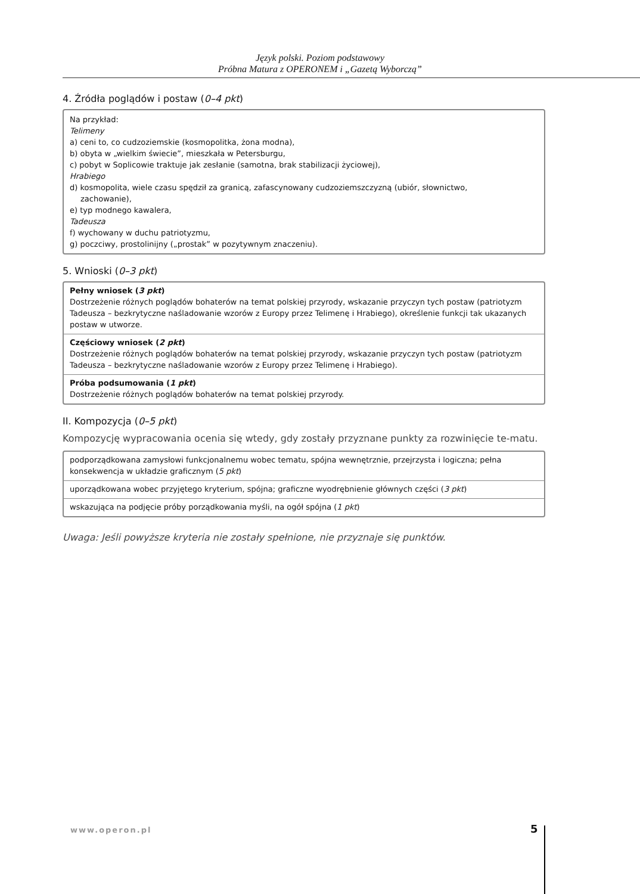Język polski. Poziom podstawowy
Próbna Matura z OPERONEM i „Gazetą Wyborczą”
4. Źródła poglądów i postaw (0–4 pkt)
Na przykład:
Telimeny
a) ceni to, co cudzoziemskie (kosmopolitka, żona modna),
b) obyta w „wielkim świecie”, mieszkała w Petersburgu,
c) pobyt w Soplicowie traktuje jak zesłanie (samotna, brak stabilizacji życiowej),
Hrabiego
d) kosmopolita, wiele czasu spędził za granicą, zafascynowany cudzoziemszczyzną (ubiór, słownictwo,
zachowanie),
e) typ modnego kawalera,
Tadeusza
f) wychowany w duchu patriotyzmu,
g) poczciwy, prostolinijny („prostak” w pozytywnym znaczeniu).
5. Wnioski (0–3 pkt)
Pełny wniosek (3 pkt)
Dostrzeżenie różnych poglądów bohaterów na temat polskiej przyrody, wskazanie przyczyn tych postaw (patriotyzm Tadeusza – bezkrytyczne naśladowanie wzorów z Europy przez Telimenę i Hrabiego), określenie funkcji tak ukazanych postaw w utworze.
Częściowy wniosek (2 pkt)
Dostrzeżenie różnych poglądów bohaterów na temat polskiej przyrody, wskazanie przyczyn tych postaw (patriotyzm Tadeusza – bezkrytyczne naśladowanie wzorów z Europy przez Telimenę i Hrabiego).
Próba podsumowania (1 pkt)
Dostrzeżenie różnych poglądów bohaterów na temat polskiej przyrody.
II. Kompozycja (0–5 pkt)
Kompozycję wypracowania ocenia się wtedy, gdy zostały przyznane punkty za rozwinięcie te-matu.
podporządkowana zamysłowi funkcjonalnemu wobec tematu, spójna wewnętrznie, przejrzysta i logiczna; pełna konsekwencja w układzie graficznym (5 pkt)
uporządkowana wobec przyjętego kryterium, spójna; graficzne wyodrębnienie głównych części (3 pkt)
wskazująca na podjęcie próby porządkowania myśli, na ogół spójna (1 pkt)
Uwaga: Jeśli powyższe kryteria nie zostały spełnione, nie przyznaje się punktów.
www.operon.pl 5